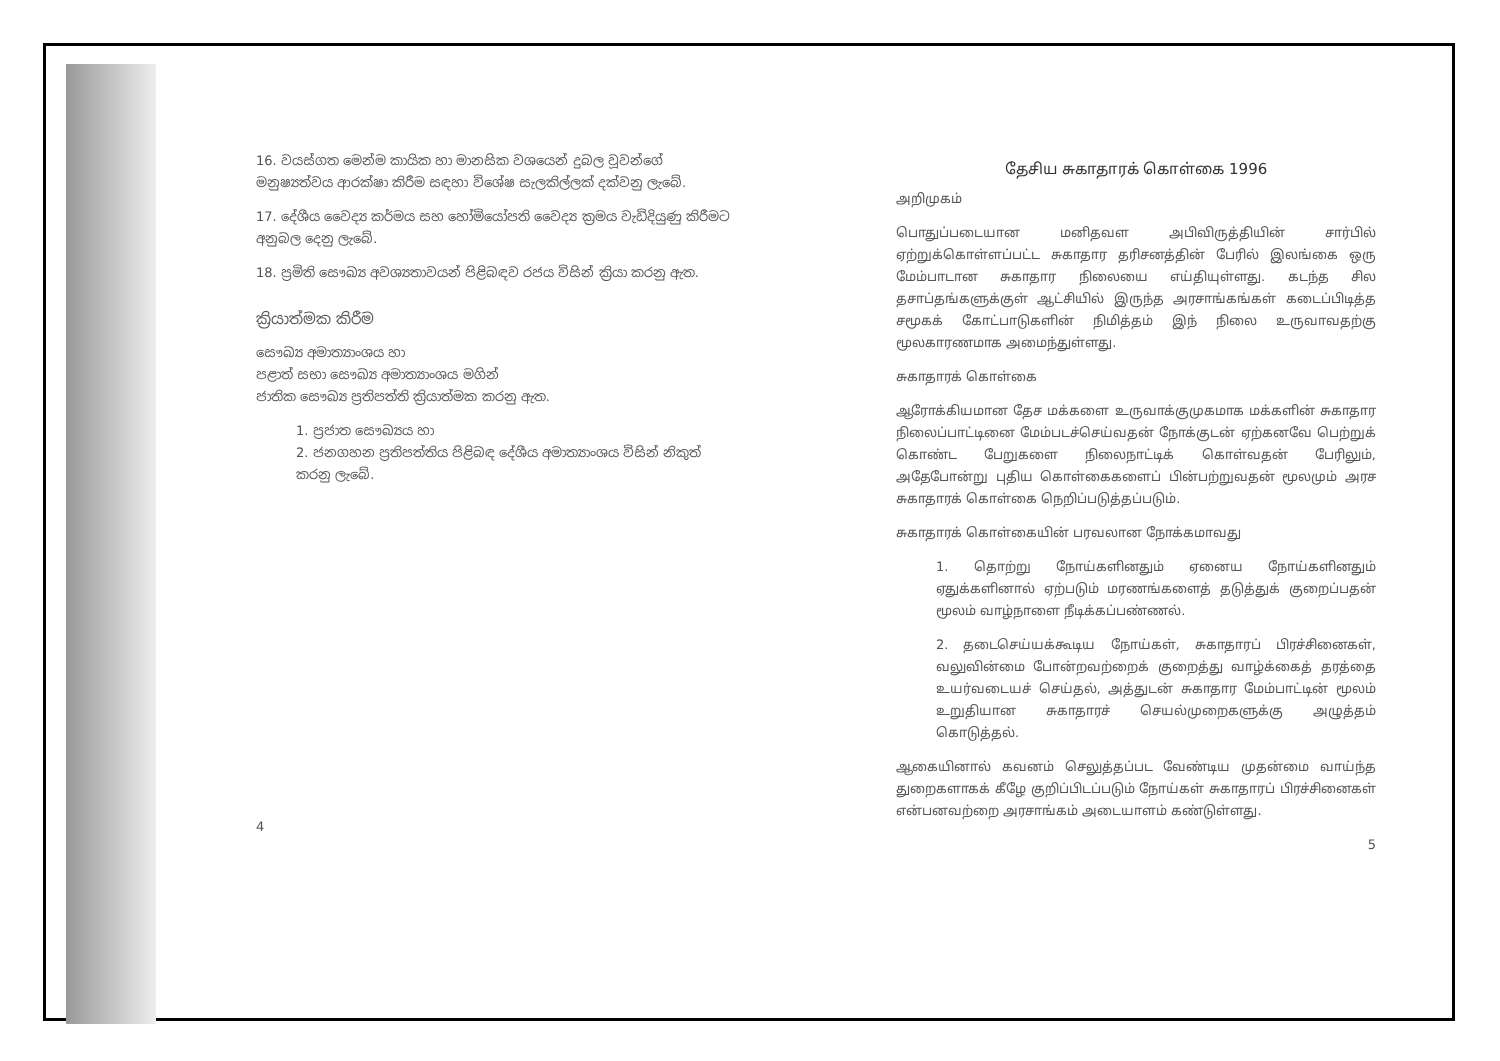16. වයස්ගත මෙන්ම කායික හා මානසික වශයෙන් දුබල වූවන්ගේ මනුෂ්‍යත්වය ආරක්ෂා කිරීම සඳහා විශේෂ සැලකිල්ලක් දක්වනු ලැබේ.
17. දේශීය වෛද්‍ය කර්මය සහ හෝමියෝපති වෛද්‍ය ක්‍රමය වැඩිදියුණු කිරීමට අනුබල දෙනු ලැබේ.
18. ප්‍රමිති සෞඛ්‍ය අවශ්‍යතාවයන් පිළිබඳව රජය විසින් ක්‍රියා කරනු ඇත.
ක්‍රියාත්මක කිරීම
සෞඛ්‍ය අමාත්‍යාංශය හා
පළාත් සභා සෞඛ්‍ය අමාත්‍යාංශය මගින්
ජාතික සෞඛ්‍ය ප්‍රතිපත්ති ක්‍රියාත්මක කරනු ඇත.
1. ප්‍රජාත සෞඛ්‍යය හා
2. ජනගහන ප්‍රතිපත්තිය පිළිබඳ දේශීය අමාත්‍යාංශය විසින් නිකුත් කරනු ලැබේ.
4
தேசிய சுகாதாரக் கொள்கை 1996
அறிமுகம்
பொதுப்படையான மனிதவள அபிவிருத்தியின் சார்பில் ஏற்றுக்கொள்ளப்பட்ட சுகாதார தரிசனத்தின் பேரில் இலங்கை ஒரு மேம்பாடான சுகாதார நிலையை எய்தியுள்ளது. கடந்த சில தசாப்தங்களுக்குள் ஆட்சியில் இருந்த அரசாங்கங்கள் கடைப்பிடித்த சமூகக் கோட்பாடுகளின் நிமித்தம் இந் நிலை உருவாவதற்கு மூலகாரணமாக அமைந்துள்ளது.
சுகாதாரக் கொள்கை
ஆரோக்கியமான தேச மக்களை உருவாக்குமுகமாக மக்களின் சுகாதார நிலைப்பாட்டினை மேம்படச்செய்வதன் நோக்குடன் ஏற்கனவே பெற்றுக் கொண்ட பேறுகளை நிலைநாட்டிக் கொள்வதன் பேரிலும், அதேபோன்று புதிய கொள்கைகளைப் பின்பற்றுவதன் மூலமும் அரச சுகாதாரக் கொள்கை நெறிப்படுத்தப்படும்.
சுகாதாரக் கொள்கையின் பரவலான நோக்கமாவது
1. தொற்று நோய்களினதும் ஏனைய நோய்களினதும் ஏதுக்களினால் ஏற்படும் மரணங்களைத் தடுத்துக் குறைப்பதன் மூலம் வாழ்நாளை நீடிக்கப்பண்ணல்.
2. தடைசெய்யக்கூடிய நோய்கள், சுகாதாரப் பிரச்சினைகள், வலுவின்மை போன்றவற்றைக் குறைத்து வாழ்க்கைத் தரத்தை உயர்வடையச் செய்தல், அத்துடன் சுகாதார மேம்பாட்டின் மூலம் உறுதியான சுகாதாரச் செயல்முறைகளுக்கு அழுத்தம் கொடுத்தல்.
ஆகையினால் கவனம் செலுத்தப்பட வேண்டிய முதன்மை வாய்ந்த துறைகளாகக் கீழே குறிப்பிடப்படும் நோய்கள் சுகாதாரப் பிரச்சினைகள் என்பனவற்றை அரசாங்கம் அடையாளம் கண்டுள்ளது.
5